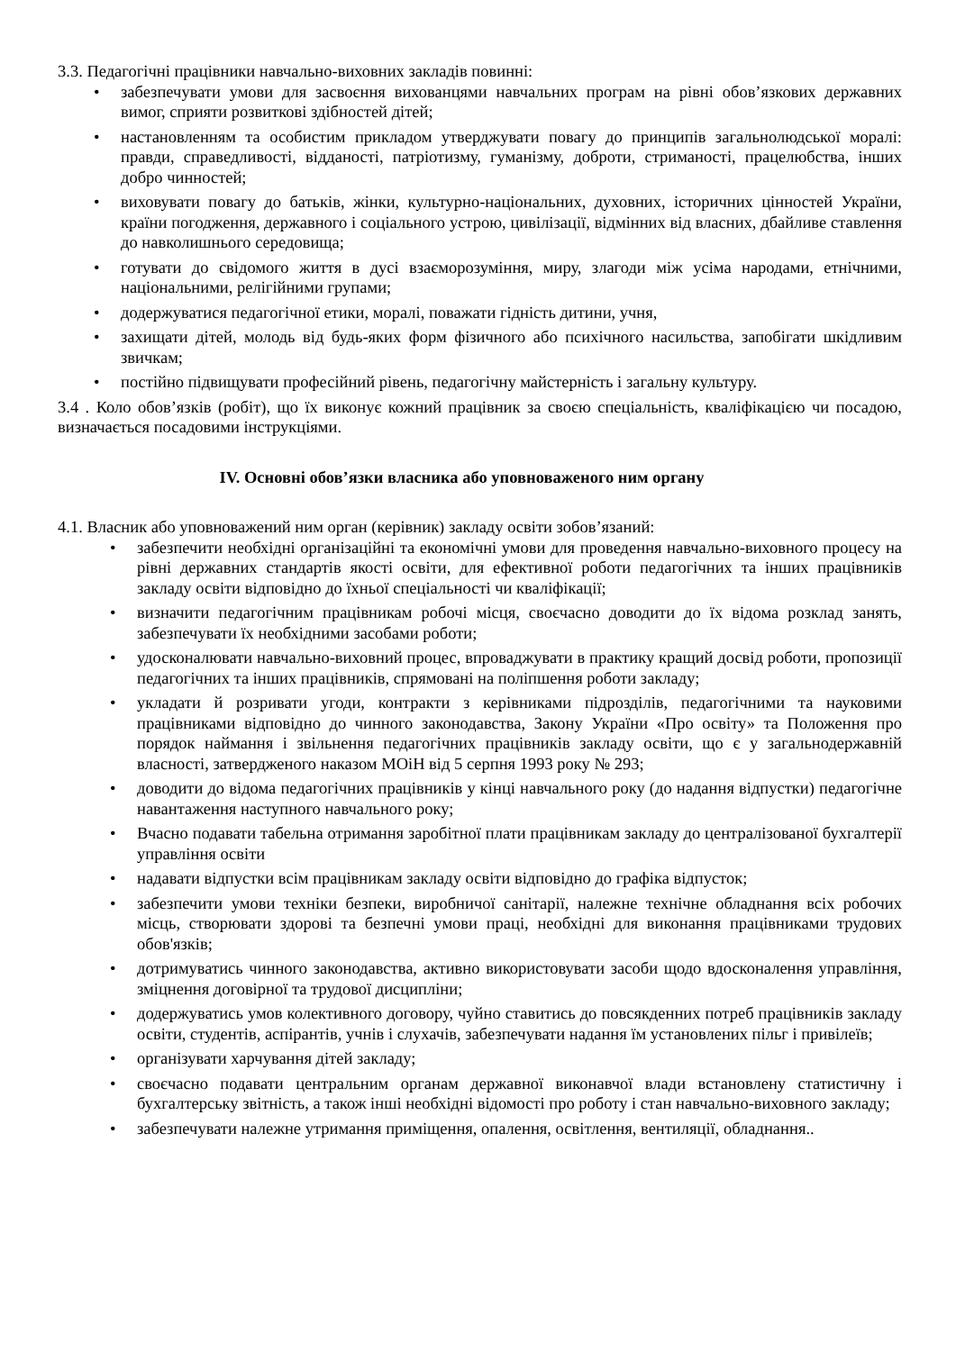3.3. Педагогічні працівники навчально-виховних закладів повинні:
• забезпечувати умови для засвоєння вихованцями навчальних програм на рівні обов’язкових державних вимог, сприяти розвиткові здібностей дітей;
• настановленням та особистим прикладом утверджувати повагу до принципів загальнолюдської моралі: правди, справедливості, відданості, патріотизму, гуманізму, доброти, стриманості, працелюбства, інших добро чинностей;
• виховувати повагу до батьків, жінки, культурно-національних, духовних, історичних цінностей України, країни погодження, державного і соціального устрою, цивілізації, відмінних від власних, дбайливе ставлення до навколишнього середовища;
• готувати до свідомого життя в дусі взаєморозуміння, миру, злагоди між усіма народами, етнічними, національними, релігійними групами;
• додержуватися педагогічної етики, моралі, поважати гідність дитини, учня,
• захищати дітей, молодь від будь-яких форм фізичного або психічного насильства, запобігати шкідливим звичкам;
• постійно підвищувати професійний рівень, педагогічну майстерність і загальну культуру.
3.4 . Коло обов’язків (робіт), що їх виконує кожний працівник за своєю спеціальність, кваліфікацією чи посадою, визначається посадовими інструкціями.
IV. Основні обов’язки власника або уповноваженого ним органу
4.1. Власник або уповноважений ним орган (керівник) закладу освіти зобов’язаний:
• забезпечити необхідні організаційні та економічні умови для проведення навчально-виховного процесу на рівні державних стандартів якості освіти, для ефективної роботи педагогічних та інших працівників закладу освіти відповідно до їхньої спеціальності чи кваліфікації;
• визначити педагогічним працівникам робочі місця, своєчасно доводити до їх відома розклад занять, забезпечувати їх необхідними засобами роботи;
• удосконалювати навчально-виховний процес, впроваджувати в практику кращий досвід роботи, пропозиції педагогічних та інших працівників, спрямовані на поліпшення роботи закладу;
• укладати й розривати угоди, контракти з керівниками підрозділів, педагогічними та науковими працівниками відповідно до чинного законодавства, Закону України «Про освіту» та Положення про порядок наймання і звільнення педагогічних працівників закладу освіти, що є у загальнодержавній власності, затвердженого наказом МОіН від 5 серпня 1993 року № 293;
• доводити до відома педагогічних працівників у кінці навчального року (до надання відпустки) педагогічне навантаження наступного навчального року;
• Вчасно подавати табельна отримання заробітної плати працівникам закладу до централізованої бухгалтерії управління освіти
• надавати відпустки всім працівникам закладу освіти відповідно до графіка відпусток;
• забезпечити умови техніки безпеки, виробничої санітарії, належне технічне обладнання всіх робочих місць, створювати здорові та безпечні умови праці, необхідні для виконання працівниками трудових обов'язків;
• дотримуватись чинного законодавства, активно використовувати засоби щодо вдосконалення управління, зміцнення договірної та трудової дисципліни;
• додержуватись умов колективного договору, чуйно ставитись до повсякденних потреб працівників закладу освіти, студентів, аспірантів, учнів і слухачів, забезпечувати надання їм установлених пільг і привілеїв;
• організувати харчування дітей закладу;
• своєчасно подавати центральним органам державної виконавчої влади встановлену статистичну і бухгалтерську звітність, а також інші необхідні відомості про роботу і стан навчально-виховного закладу;
• забезпечувати належне утримання приміщення, опалення, освітлення, вентиляції, обладнання..